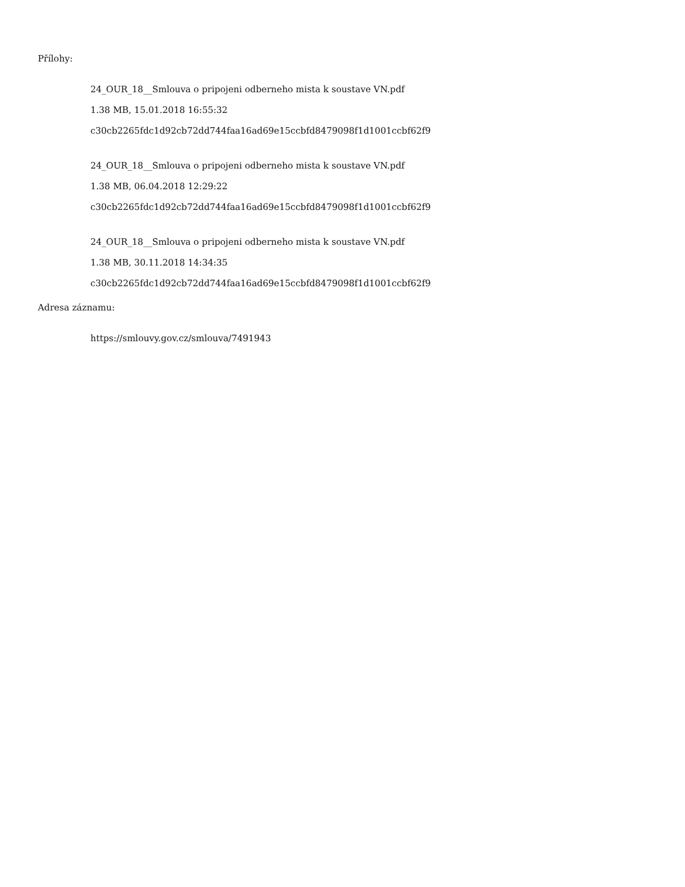Přílohy:
24_OUR_18__Smlouva o pripojeni odberneho mista k soustave VN.pdf
1.38 MB, 15.01.2018 16:55:32
c30cb2265fdc1d92cb72dd744faa16ad69e15ccbfd8479098f1d1001ccbf62f9
24_OUR_18__Smlouva o pripojeni odberneho mista k soustave VN.pdf
1.38 MB, 06.04.2018 12:29:22
c30cb2265fdc1d92cb72dd744faa16ad69e15ccbfd8479098f1d1001ccbf62f9
24_OUR_18__Smlouva o pripojeni odberneho mista k soustave VN.pdf
1.38 MB, 30.11.2018 14:34:35
c30cb2265fdc1d92cb72dd744faa16ad69e15ccbfd8479098f1d1001ccbf62f9
Adresa záznamu:
https://smlouvy.gov.cz/smlouva/7491943